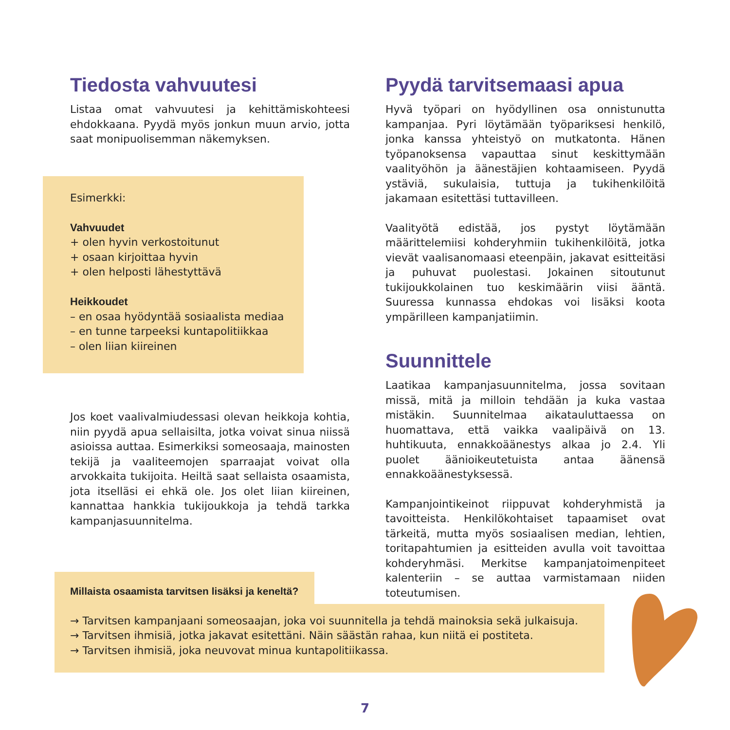Tiedosta vahvuutesi
Listaa omat vahvuutesi ja kehittämiskohteesi ehdokkaana. Pyydä myös jonkun muun arvio, jotta saat monipuolisemman näkemyksen.
Esimerkki:
Vahvuudet
+ olen hyvin verkostoitunut
+ osaan kirjoittaa hyvin
+ olen helposti lähestyttävä
Heikkoudet
– en osaa hyödyntää sosiaalista mediaa
– en tunne tarpeeksi kuntapolitiikkaa
– olen liian kiireinen
Jos koet vaalivalmiudessasi olevan heikkoja kohtia, niin pyydä apua sellaisilta, jotka voivat sinua niissä asioissa auttaa. Esimerkiksi someosaaja, mainosten tekijä ja vaaliteemojen sparraajat voivat olla arvokkaita tukijoita. Heiltä saat sellaista osaamista, jota itselläsi ei ehkä ole. Jos olet liian kiireinen, kannattaa hankkia tukijoukkoja ja tehdä tarkka kampanjasuunnitelma.
Pyydä tarvitsemaasi apua
Hyvä työpari on hyödyllinen osa onnistunutta kampanjaa. Pyri löytämään työpariksesi henkilö, jonka kanssa yhteistyö on mutkatonta. Hänen työpanoksensa vapauttaa sinut keskittymään vaalityöhön ja äänestäjien kohtaamiseen. Pyydä ystäviä, sukulaisia, tuttuja ja tukihenkilöitä jakamaan esitettäsi tuttavilleen.
Vaalityötä edistää, jos pystyt löytämään määrittelemiisi kohderyhmiin tukihenkilöitä, jotka vievät vaalisanomaasi eteenpäin, jakavat esitteitäsi ja puhuvat puolestasi. Jokainen sitoutunut tukijoukkolainen tuo keskimäärin viisi ääntä. Suuressa kunnassa ehdokas voi lisäksi koota ympärilleen kampanjatiimin.
Suunnittele
Laatikaa kampanjasuunnitelma, jossa sovitaan missä, mitä ja milloin tehdään ja kuka vastaa mistäkin. Suunnitelmaa aikatauluttaessa on huomattava, että vaikka vaalipäivä on 13. huhtikuuta, ennakkoäänestys alkaa jo 2.4. Yli puolet äänioikeutetuista antaa äänensä ennakkoäänestyksessä.
Kampanjointikeinot riippuvat kohderyhmistä ja tavoitteista. Henkilökohtaiset tapaamiset ovat tärkeitä, mutta myös sosiaalisen median, lehtien, toritapahtumien ja esitteiden avulla voit tavoittaa kohderyhmäsi. Merkitse kampanjatoimenpiteet kalenteriin – se auttaa varmistamaan niiden toteutumisen.
Millaista osaamista tarvitsen lisäksi ja keneltä?
→ Tarvitsen kampanjaani someosaajan, joka voi suunnitella ja tehdä mainoksia sekä julkaisuja.
→ Tarvitsen ihmisiä, jotka jakavat esitettäni. Näin säästän rahaa, kun niitä ei postiteta.
→ Tarvitsen ihmisiä, joka neuvovat minua kuntapolitiikassa.
7